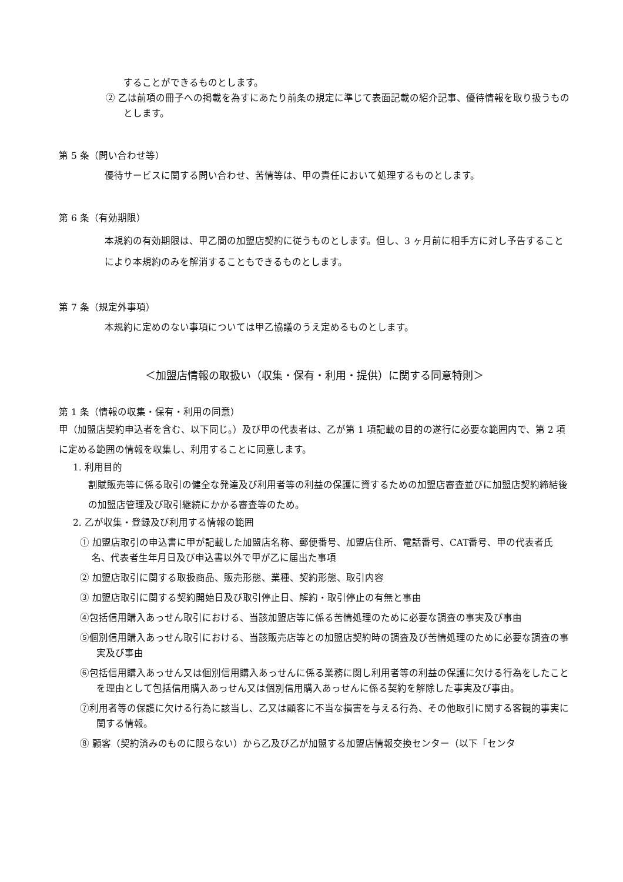することができるものとします。
② 乙は前項の冊子への掲載を為すにあたり前条の規定に準じて表面記載の紹介記事、優待情報を取り扱うものとします。
第 5 条（問い合わせ等）
優待サービスに関する問い合わせ、苦情等は、甲の責任において処理するものとします。
第 6 条（有効期限）
本規約の有効期限は、甲乙間の加盟店契約に従うものとします。但し、3 ヶ月前に相手方に対し予告することにより本規約のみを解消することもできるものとします。
第 7 条（規定外事項）
本規約に定めのない事項については甲乙協議のうえ定めるものとします。
＜加盟店情報の取扱い（収集・保有・利用・提供）に関する同意特則＞
第 1 条（情報の収集・保有・利用の同意）
甲（加盟店契約申込者を含む、以下同じ。）及び甲の代表者は、乙が第 1 項記載の目的の遂行に必要な範囲内で、第 2 項に定める範囲の情報を収集し、利用することに同意します。
1. 利用目的
割賦販売等に係る取引の健全な発達及び利用者等の利益の保護に資するための加盟店審査並びに加盟店契約締結後の加盟店管理及び取引継続にかかる審査等のため。
2. 乙が収集・登録及び利用する情報の範囲
① 加盟店取引の申込書に甲が記載した加盟店名称、郵便番号、加盟店住所、電話番号、CAT番号、甲の代表者氏名、代表者生年月日及び申込書以外で甲が乙に届出た事項
② 加盟店取引に関する取扱商品、販売形態、業種、契約形態、取引内容
③ 加盟店取引に関する契約開始日及び取引停止日、解約・取引停止の有無と事由
④包括信用購入あっせん取引における、当該加盟店等に係る苦情処理のために必要な調査の事実及び事由
⑤個別信用購入あっせん取引における、当該販売店等との加盟店契約時の調査及び苦情処理のために必要な調査の事実及び事由
⑥包括信用購入あっせん又は個別信用購入あっせんに係る業務に関し利用者等の利益の保護に欠ける行為をしたことを理由として包括信用購入あっせん又は個別信用購入あっせんに係る契約を解除した事実及び事由。
⑦利用者等の保護に欠ける行為に該当し、乙又は顧客に不当な損害を与える行為、その他取引に関する客観的事実に関する情報。
⑧ 顧客（契約済みのものに限らない）から乙及び乙が加盟する加盟店情報交換センター（以下「センタ